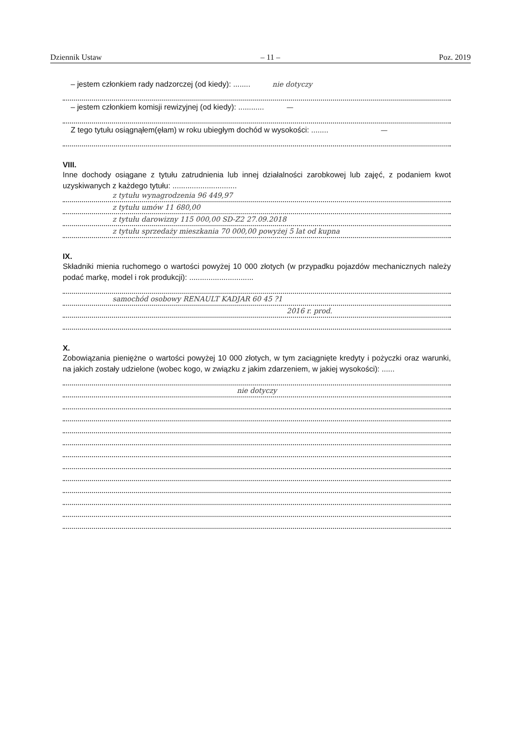Dziennik Ustaw – 11 – Poz. 2019
– jestem członkiem rady nadzorczej (od kiedy): ........ nie dotyczy
– jestem członkiem komisji rewizyjnej (od kiedy): ............ —
Z tego tytułu osiągnąłem(ęłam) w roku ubiegłym dochód w wysokości: ........ —
VIII.
Inne dochody osiągane z tytułu zatrudnienia lub innej działalności zarobkowej lub zajęć, z podaniem kwot uzyskiwanych z każdego tytułu: ..............................
z tytułu wynagrodzenia 96 449,97
z tytułu umów 11 680,00
z tytułu darowizny 115 000,00 SD-Z2 27.09.2018
z tytułu sprzedaży mieszkania 70 000,00 powyżej 5 lat od kupna
IX.
Składniki mienia ruchomego o wartości powyżej 10 000 złotych (w przypadku pojazdów mechanicznych należy podać markę, model i rok produkcji): ..............................
samochód osobowy RENAULT KADJAR 60 45 ?1
2016 r. prod.
X.
Zobowiązania pieniężne o wartości powyżej 10 000 złotych, w tym zaciągnięte kredyty i pożyczki oraz warunki, na jakich zostały udzielone (wobec kogo, w związku z jakim zdarzeniem, w jakiej wysokości): ......
nie dotyczy